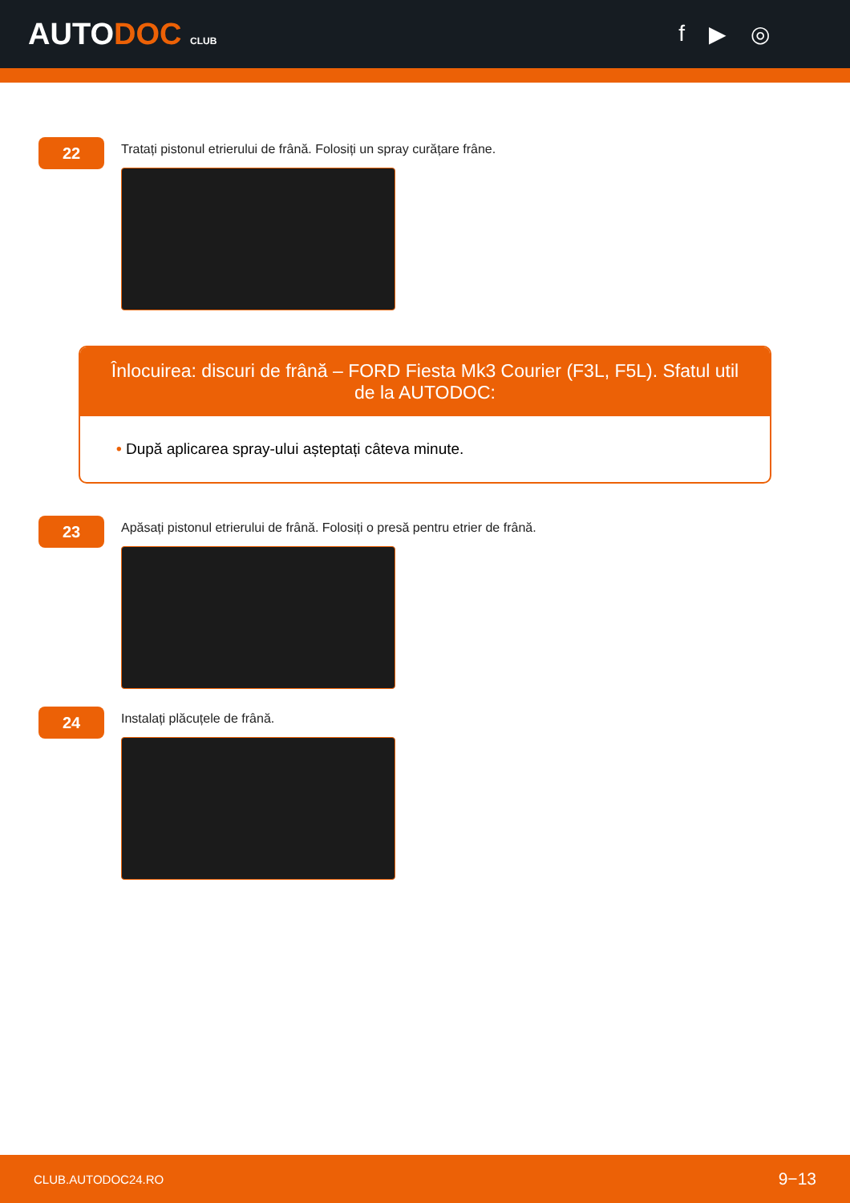AUTODOC CLUB
f ▶ ◎
22
Tratați pistonul etrierului de frână. Folosiți un spray curățare frâne.
Înlocuirea: discuri de frână – FORD Fiesta Mk3 Courier (F3L, F5L). Sfatul util de la AUTODOC:
• După aplicarea spray-ului așteptați câteva minute.
23
Apăsați pistonul etrierului de frână. Folosiți o presă pentru etrier de frână.
24
Instalați plăcuțele de frână.
CLUB.AUTODOC24.RO 9−13